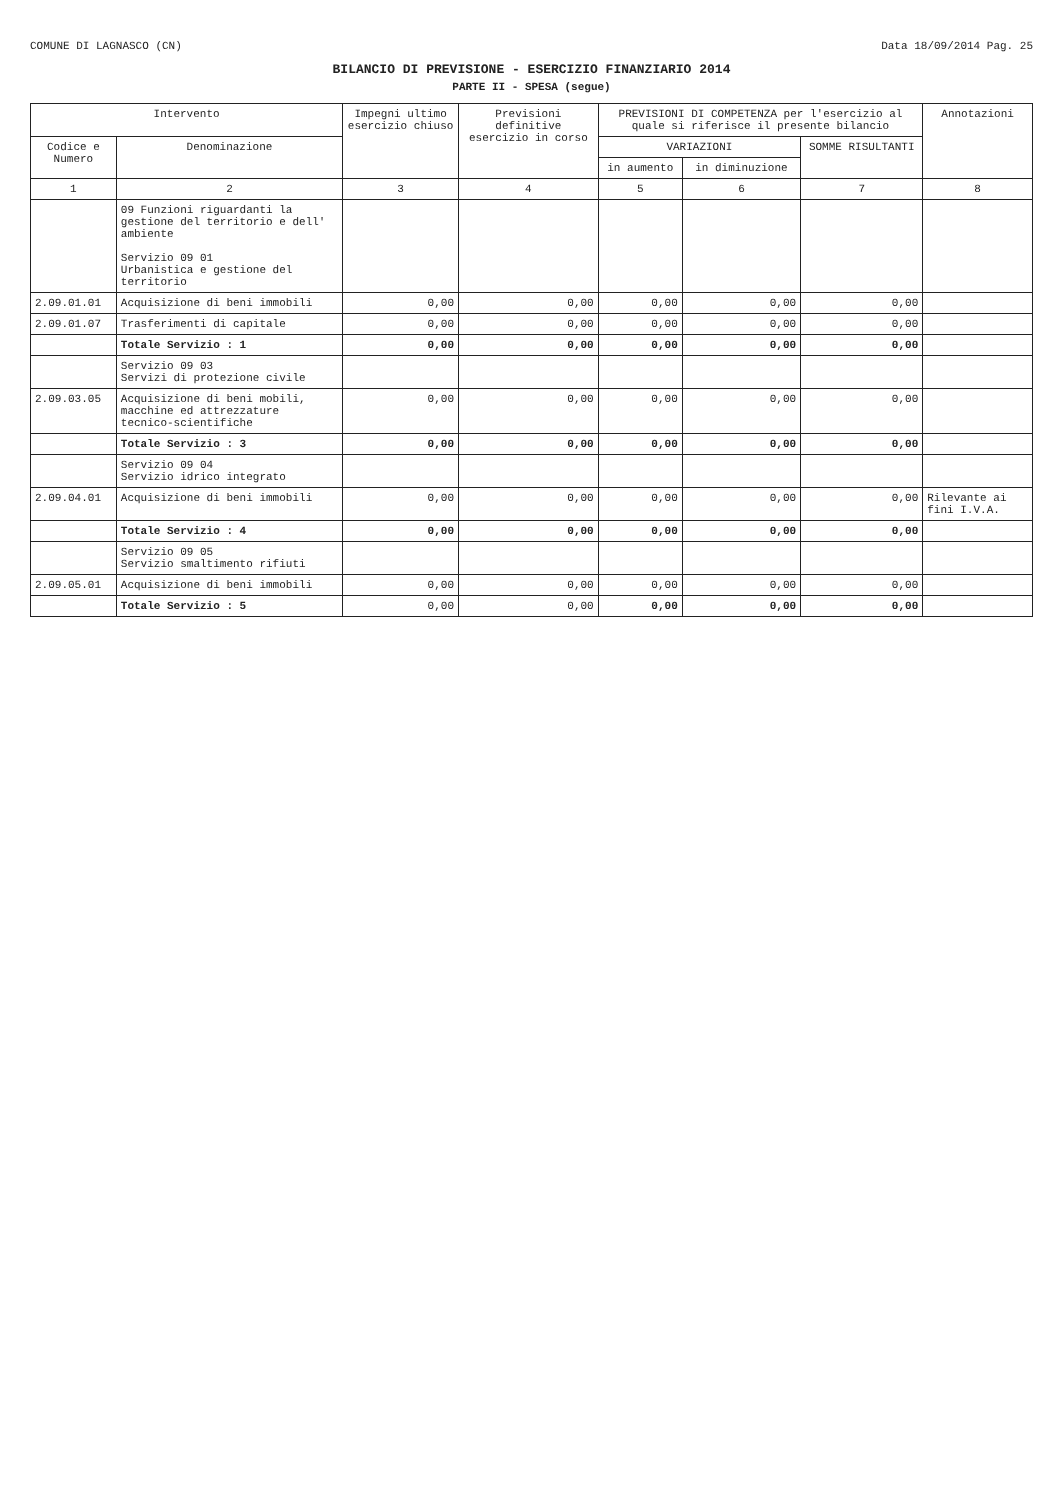COMUNE DI LAGNASCO (CN) Data 18/09/2014 Pag. 25
BILANCIO DI PREVISIONE - ESERCIZIO FINANZIARIO 2014
PARTE II - SPESA (segue)
| Intervento | | Impegni ultimo esercizio chiuso | Previsioni definitive esercizio in corso | PREVISIONI DI COMPETENZA per l'esercizio al quale si riferisce il presente bilancio | | | Annotazioni |
| --- | --- | --- | --- | --- | --- | --- | --- |
| Codice e Numero | Denominazione | | | VARIAZIONI | | SOMME RISULTANTI | |
| | | | | in aumento | in diminuzione | | |
| 1 | 2 | 3 | 4 | 5 | 6 | 7 | 8 |
| | 09 Funzioni riguardanti la gestione del territorio e dell' ambiente Servizio 09 01 Urbanistica e gestione del territorio | | | | | | |
| 2.09.01.01 | Acquisizione di beni immobili | 0,00 | 0,00 | 0,00 | 0,00 | 0,00 | |
| 2.09.01.07 | Trasferimenti di capitale | 0,00 | 0,00 | 0,00 | 0,00 | 0,00 | |
| | Totale Servizio : 1 | 0,00 | 0,00 | 0,00 | 0,00 | 0,00 | |
| | Servizio 09 03 Servizi di protezione civile | | | | | | |
| 2.09.03.05 | Acquisizione di beni mobili, macchine ed attrezzature tecnico-scientifiche | 0,00 | 0,00 | 0,00 | 0,00 | 0,00 | |
| | Totale Servizio : 3 | 0,00 | 0,00 | 0,00 | 0,00 | 0,00 | |
| | Servizio 09 04 Servizio idrico integrato | | | | | | |
| 2.09.04.01 | Acquisizione di beni immobili | 0,00 | 0,00 | 0,00 | 0,00 | 0,00 | Rilevante ai fini I.V.A. |
| | Totale Servizio : 4 | 0,00 | 0,00 | 0,00 | 0,00 | 0,00 | |
| | Servizio 09 05 Servizio smaltimento rifiuti | | | | | | |
| 2.09.05.01 | Acquisizione di beni immobili | 0,00 | 0,00 | 0,00 | 0,00 | 0,00 | |
| | Totale Servizio : 5 | 0,00 | 0,00 | 0,00 | 0,00 | 0,00 | |